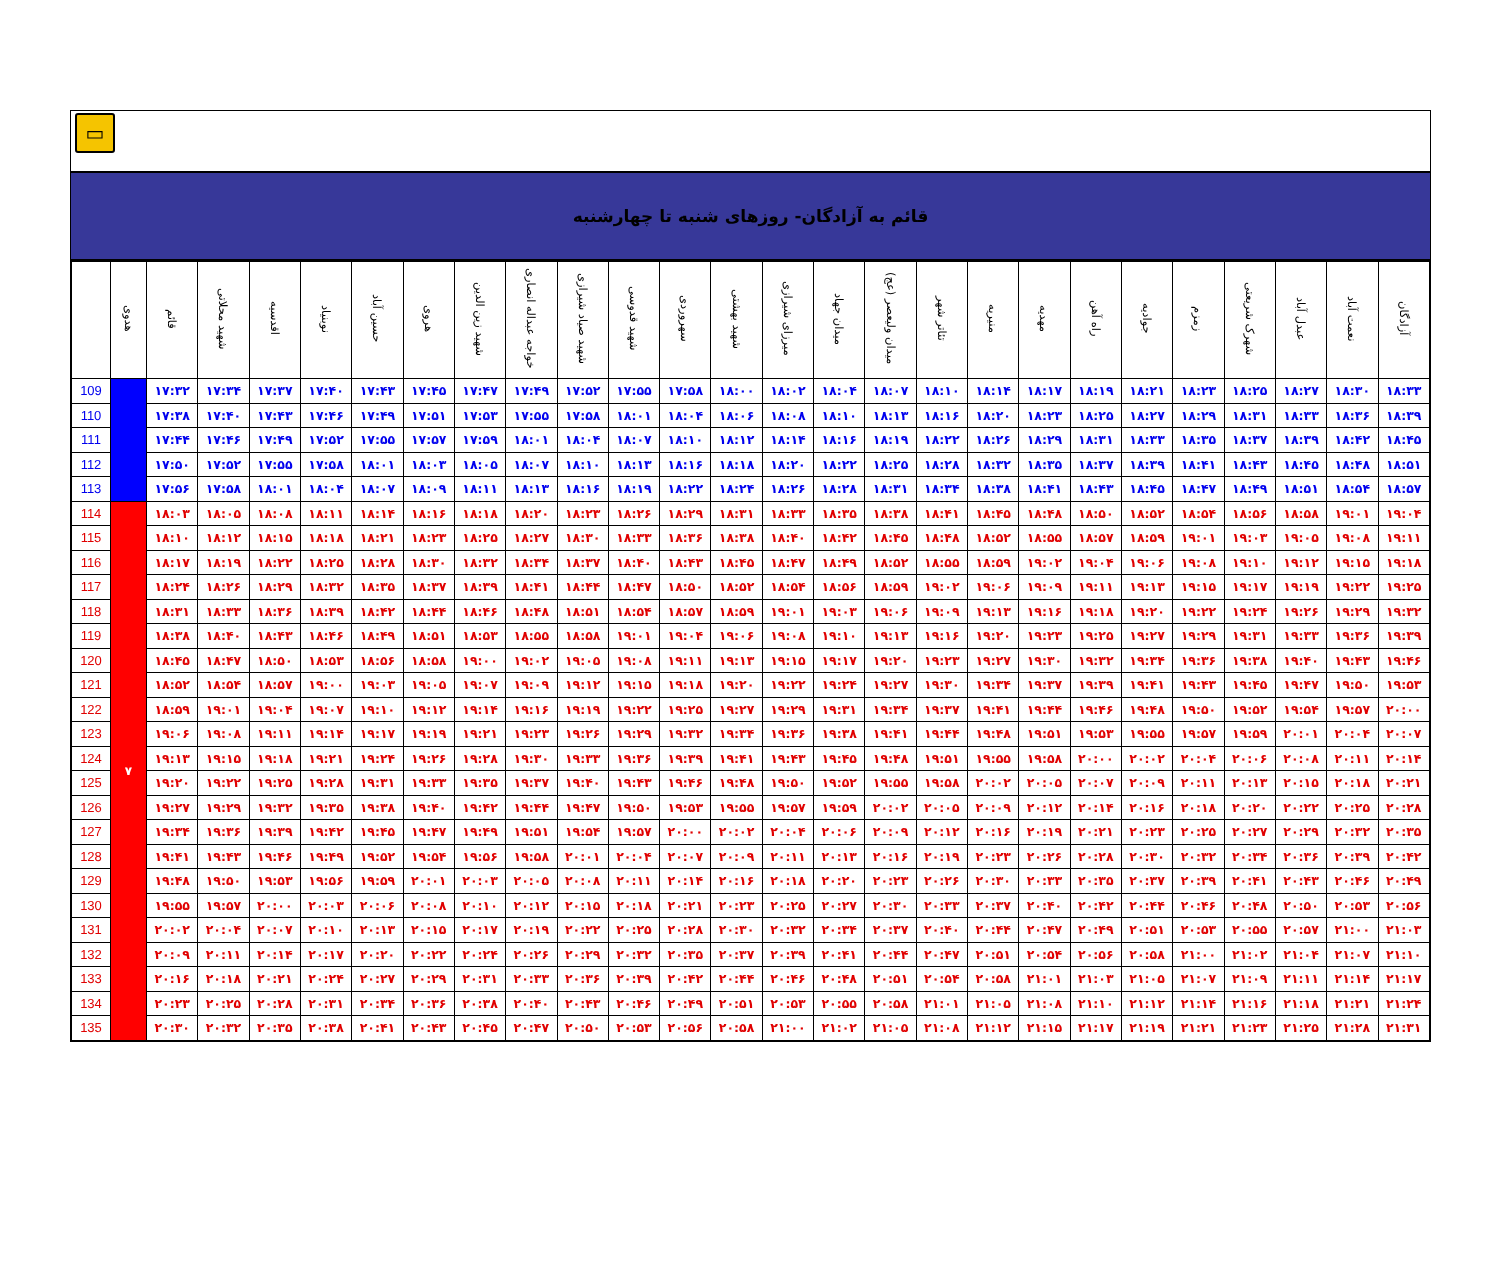▭
قائم به آزادگان- روزهای شنبه تا چهارشنبه
| | هدوی | قائم | شهید محلاتی | اقدسیه | نوبنیاد | حسین آباد | هروی | شهید زین الدین | خواجه عبداله انصاری | شهید صیاد شیرازی | شهید قدوسی | سهروردی | شهید بهشتی | میرزای شیرازی | میدان جهاد | میدان ولیعصر (عج) | تئاتر شهر | منیریه | مهدیه | راه آهن | جوادیه | زمزم | شهرک شریعتی | عبدل آباد | نعمت آباد | آزادگان |
| --- | --- | --- | --- | --- | --- | --- | --- | --- | --- | --- | --- | --- | --- | --- | --- | --- | --- | --- | --- | --- | --- | --- | --- | --- | --- | --- |
| 109 | | ۱۷:۳۲ | ۱۷:۳۴ | ۱۷:۳۷ | ۱۷:۴۰ | ۱۷:۴۳ | ۱۷:۴۵ | ۱۷:۴۷ | ۱۷:۴۹ | ۱۷:۵۲ | ۱۷:۵۵ | ۱۷:۵۸ | ۱۸:۰۰ | ۱۸:۰۲ | ۱۸:۰۴ | ۱۸:۰۷ | ۱۸:۱۰ | ۱۸:۱۴ | ۱۸:۱۷ | ۱۸:۱۹ | ۱۸:۲۱ | ۱۸:۲۳ | ۱۸:۲۵ | ۱۸:۲۷ | ۱۸:۳۰ | ۱۸:۳۳ |
| 110 | | ۱۷:۳۸ | ۱۷:۴۰ | ۱۷:۴۳ | ۱۷:۴۶ | ۱۷:۴۹ | ۱۷:۵۱ | ۱۷:۵۳ | ۱۷:۵۵ | ۱۷:۵۸ | ۱۸:۰۱ | ۱۸:۰۴ | ۱۸:۰۶ | ۱۸:۰۸ | ۱۸:۱۰ | ۱۸:۱۳ | ۱۸:۱۶ | ۱۸:۲۰ | ۱۸:۲۳ | ۱۸:۲۵ | ۱۸:۲۷ | ۱۸:۲۹ | ۱۸:۳۱ | ۱۸:۳۳ | ۱۸:۳۶ | ۱۸:۳۹ |
| 111 | | ۱۷:۴۴ | ۱۷:۴۶ | ۱۷:۴۹ | ۱۷:۵۲ | ۱۷:۵۵ | ۱۷:۵۷ | ۱۷:۵۹ | ۱۸:۰۱ | ۱۸:۰۴ | ۱۸:۰۷ | ۱۸:۱۰ | ۱۸:۱۲ | ۱۸:۱۴ | ۱۸:۱۶ | ۱۸:۱۹ | ۱۸:۲۲ | ۱۸:۲۶ | ۱۸:۲۹ | ۱۸:۳۱ | ۱۸:۳۳ | ۱۸:۳۵ | ۱۸:۳۷ | ۱۸:۳۹ | ۱۸:۴۲ | ۱۸:۴۵ |
| 112 | | ۱۷:۵۰ | ۱۷:۵۲ | ۱۷:۵۵ | ۱۷:۵۸ | ۱۸:۰۱ | ۱۸:۰۳ | ۱۸:۰۵ | ۱۸:۰۷ | ۱۸:۱۰ | ۱۸:۱۳ | ۱۸:۱۶ | ۱۸:۱۸ | ۱۸:۲۰ | ۱۸:۲۲ | ۱۸:۲۵ | ۱۸:۲۸ | ۱۸:۳۲ | ۱۸:۳۵ | ۱۸:۳۷ | ۱۸:۳۹ | ۱۸:۴۱ | ۱۸:۴۳ | ۱۸:۴۵ | ۱۸:۴۸ | ۱۸:۵۱ |
| 113 | | ۱۷:۵۶ | ۱۷:۵۸ | ۱۸:۰۱ | ۱۸:۰۴ | ۱۸:۰۷ | ۱۸:۰۹ | ۱۸:۱۱ | ۱۸:۱۳ | ۱۸:۱۶ | ۱۸:۱۹ | ۱۸:۲۲ | ۱۸:۲۴ | ۱۸:۲۶ | ۱۸:۲۸ | ۱۸:۳۱ | ۱۸:۳۴ | ۱۸:۳۸ | ۱۸:۴۱ | ۱۸:۴۳ | ۱۸:۴۵ | ۱۸:۴۷ | ۱۸:۴۹ | ۱۸:۵۱ | ۱۸:۵۴ | ۱۸:۵۷ |
| 114 | ۷ | ۱۸:۰۳ | ۱۸:۰۵ | ۱۸:۰۸ | ۱۸:۱۱ | ۱۸:۱۴ | ۱۸:۱۶ | ۱۸:۱۸ | ۱۸:۲۰ | ۱۸:۲۳ | ۱۸:۲۶ | ۱۸:۲۹ | ۱۸:۳۱ | ۱۸:۳۳ | ۱۸:۳۵ | ۱۸:۳۸ | ۱۸:۴۱ | ۱۸:۴۵ | ۱۸:۴۸ | ۱۸:۵۰ | ۱۸:۵۲ | ۱۸:۵۴ | ۱۸:۵۶ | ۱۸:۵۸ | ۱۹:۰۱ | ۱۹:۰۴ |
| 115 | | ۱۸:۱۰ | ۱۸:۱۲ | ۱۸:۱۵ | ۱۸:۱۸ | ۱۸:۲۱ | ۱۸:۲۳ | ۱۸:۲۵ | ۱۸:۲۷ | ۱۸:۳۰ | ۱۸:۳۳ | ۱۸:۳۶ | ۱۸:۳۸ | ۱۸:۴۰ | ۱۸:۴۲ | ۱۸:۴۵ | ۱۸:۴۸ | ۱۸:۵۲ | ۱۸:۵۵ | ۱۸:۵۷ | ۱۸:۵۹ | ۱۹:۰۱ | ۱۹:۰۳ | ۱۹:۰۵ | ۱۹:۰۸ | ۱۹:۱۱ |
| 116 | | ۱۸:۱۷ | ۱۸:۱۹ | ۱۸:۲۲ | ۱۸:۲۵ | ۱۸:۲۸ | ۱۸:۳۰ | ۱۸:۳۲ | ۱۸:۳۴ | ۱۸:۳۷ | ۱۸:۴۰ | ۱۸:۴۳ | ۱۸:۴۵ | ۱۸:۴۷ | ۱۸:۴۹ | ۱۸:۵۲ | ۱۸:۵۵ | ۱۸:۵۹ | ۱۹:۰۲ | ۱۹:۰۴ | ۱۹:۰۶ | ۱۹:۰۸ | ۱۹:۱۰ | ۱۹:۱۲ | ۱۹:۱۵ | ۱۹:۱۸ |
| 117 | | ۱۸:۲۴ | ۱۸:۲۶ | ۱۸:۲۹ | ۱۸:۳۲ | ۱۸:۳۵ | ۱۸:۳۷ | ۱۸:۳۹ | ۱۸:۴۱ | ۱۸:۴۴ | ۱۸:۴۷ | ۱۸:۵۰ | ۱۸:۵۲ | ۱۸:۵۴ | ۱۸:۵۶ | ۱۸:۵۹ | ۱۹:۰۲ | ۱۹:۰۶ | ۱۹:۰۹ | ۱۹:۱۱ | ۱۹:۱۳ | ۱۹:۱۵ | ۱۹:۱۷ | ۱۹:۱۹ | ۱۹:۲۲ | ۱۹:۲۵ |
| 118 | | ۱۸:۳۱ | ۱۸:۳۳ | ۱۸:۳۶ | ۱۸:۳۹ | ۱۸:۴۲ | ۱۸:۴۴ | ۱۸:۴۶ | ۱۸:۴۸ | ۱۸:۵۱ | ۱۸:۵۴ | ۱۸:۵۷ | ۱۸:۵۹ | ۱۹:۰۱ | ۱۹:۰۳ | ۱۹:۰۶ | ۱۹:۰۹ | ۱۹:۱۳ | ۱۹:۱۶ | ۱۹:۱۸ | ۱۹:۲۰ | ۱۹:۲۲ | ۱۹:۲۴ | ۱۹:۲۶ | ۱۹:۲۹ | ۱۹:۳۲ |
| 119 | | ۱۸:۳۸ | ۱۸:۴۰ | ۱۸:۴۳ | ۱۸:۴۶ | ۱۸:۴۹ | ۱۸:۵۱ | ۱۸:۵۳ | ۱۸:۵۵ | ۱۸:۵۸ | ۱۹:۰۱ | ۱۹:۰۴ | ۱۹:۰۶ | ۱۹:۰۸ | ۱۹:۱۰ | ۱۹:۱۳ | ۱۹:۱۶ | ۱۹:۲۰ | ۱۹:۲۳ | ۱۹:۲۵ | ۱۹:۲۷ | ۱۹:۲۹ | ۱۹:۳۱ | ۱۹:۳۳ | ۱۹:۳۶ | ۱۹:۳۹ |
| 120 | | ۱۸:۴۵ | ۱۸:۴۷ | ۱۸:۵۰ | ۱۸:۵۳ | ۱۸:۵۶ | ۱۸:۵۸ | ۱۹:۰۰ | ۱۹:۰۲ | ۱۹:۰۵ | ۱۹:۰۸ | ۱۹:۱۱ | ۱۹:۱۳ | ۱۹:۱۵ | ۱۹:۱۷ | ۱۹:۲۰ | ۱۹:۲۳ | ۱۹:۲۷ | ۱۹:۳۰ | ۱۹:۳۲ | ۱۹:۳۴ | ۱۹:۳۶ | ۱۹:۳۸ | ۱۹:۴۰ | ۱۹:۴۳ | ۱۹:۴۶ |
| 121 | | ۱۸:۵۲ | ۱۸:۵۴ | ۱۸:۵۷ | ۱۹:۰۰ | ۱۹:۰۳ | ۱۹:۰۵ | ۱۹:۰۷ | ۱۹:۰۹ | ۱۹:۱۲ | ۱۹:۱۵ | ۱۹:۱۸ | ۱۹:۲۰ | ۱۹:۲۲ | ۱۹:۲۴ | ۱۹:۲۷ | ۱۹:۳۰ | ۱۹:۳۴ | ۱۹:۳۷ | ۱۹:۳۹ | ۱۹:۴۱ | ۱۹:۴۳ | ۱۹:۴۵ | ۱۹:۴۷ | ۱۹:۵۰ | ۱۹:۵۳ |
| 122 | | ۱۸:۵۹ | ۱۹:۰۱ | ۱۹:۰۴ | ۱۹:۰۷ | ۱۹:۱۰ | ۱۹:۱۲ | ۱۹:۱۴ | ۱۹:۱۶ | ۱۹:۱۹ | ۱۹:۲۲ | ۱۹:۲۵ | ۱۹:۲۷ | ۱۹:۲۹ | ۱۹:۳۱ | ۱۹:۳۴ | ۱۹:۳۷ | ۱۹:۴۱ | ۱۹:۴۴ | ۱۹:۴۶ | ۱۹:۴۸ | ۱۹:۵۰ | ۱۹:۵۲ | ۱۹:۵۴ | ۱۹:۵۷ | ۲۰:۰۰ |
| 123 | | ۱۹:۰۶ | ۱۹:۰۸ | ۱۹:۱۱ | ۱۹:۱۴ | ۱۹:۱۷ | ۱۹:۱۹ | ۱۹:۲۱ | ۱۹:۲۳ | ۱۹:۲۶ | ۱۹:۲۹ | ۱۹:۳۲ | ۱۹:۳۴ | ۱۹:۳۶ | ۱۹:۳۸ | ۱۹:۴۱ | ۱۹:۴۴ | ۱۹:۴۸ | ۱۹:۵۱ | ۱۹:۵۳ | ۱۹:۵۵ | ۱۹:۵۷ | ۱۹:۵۹ | ۲۰:۰۱ | ۲۰:۰۴ | ۲۰:۰۷ |
| 124 | | ۱۹:۱۳ | ۱۹:۱۵ | ۱۹:۱۸ | ۱۹:۲۱ | ۱۹:۲۴ | ۱۹:۲۶ | ۱۹:۲۸ | ۱۹:۳۰ | ۱۹:۳۳ | ۱۹:۳۶ | ۱۹:۳۹ | ۱۹:۴۱ | ۱۹:۴۳ | ۱۹:۴۵ | ۱۹:۴۸ | ۱۹:۵۱ | ۱۹:۵۵ | ۱۹:۵۸ | ۲۰:۰۰ | ۲۰:۰۲ | ۲۰:۰۴ | ۲۰:۰۶ | ۲۰:۰۸ | ۲۰:۱۱ | ۲۰:۱۴ |
| 125 | | ۱۹:۲۰ | ۱۹:۲۲ | ۱۹:۲۵ | ۱۹:۲۸ | ۱۹:۳۱ | ۱۹:۳۳ | ۱۹:۳۵ | ۱۹:۳۷ | ۱۹:۴۰ | ۱۹:۴۳ | ۱۹:۴۶ | ۱۹:۴۸ | ۱۹:۵۰ | ۱۹:۵۲ | ۱۹:۵۵ | ۱۹:۵۸ | ۲۰:۰۲ | ۲۰:۰۵ | ۲۰:۰۷ | ۲۰:۰۹ | ۲۰:۱۱ | ۲۰:۱۳ | ۲۰:۱۵ | ۲۰:۱۸ | ۲۰:۲۱ |
| 126 | | ۱۹:۲۷ | ۱۹:۲۹ | ۱۹:۳۲ | ۱۹:۳۵ | ۱۹:۳۸ | ۱۹:۴۰ | ۱۹:۴۲ | ۱۹:۴۴ | ۱۹:۴۷ | ۱۹:۵۰ | ۱۹:۵۳ | ۱۹:۵۵ | ۱۹:۵۷ | ۱۹:۵۹ | ۲۰:۰۲ | ۲۰:۰۵ | ۲۰:۰۹ | ۲۰:۱۲ | ۲۰:۱۴ | ۲۰:۱۶ | ۲۰:۱۸ | ۲۰:۲۰ | ۲۰:۲۲ | ۲۰:۲۵ | ۲۰:۲۸ |
| 127 | | ۱۹:۳۴ | ۱۹:۳۶ | ۱۹:۳۹ | ۱۹:۴۲ | ۱۹:۴۵ | ۱۹:۴۷ | ۱۹:۴۹ | ۱۹:۵۱ | ۱۹:۵۴ | ۱۹:۵۷ | ۲۰:۰۰ | ۲۰:۰۲ | ۲۰:۰۴ | ۲۰:۰۶ | ۲۰:۰۹ | ۲۰:۱۲ | ۲۰:۱۶ | ۲۰:۱۹ | ۲۰:۲۱ | ۲۰:۲۳ | ۲۰:۲۵ | ۲۰:۲۷ | ۲۰:۲۹ | ۲۰:۳۲ | ۲۰:۳۵ |
| 128 | | ۱۹:۴۱ | ۱۹:۴۳ | ۱۹:۴۶ | ۱۹:۴۹ | ۱۹:۵۲ | ۱۹:۵۴ | ۱۹:۵۶ | ۱۹:۵۸ | ۲۰:۰۱ | ۲۰:۰۴ | ۲۰:۰۷ | ۲۰:۰۹ | ۲۰:۱۱ | ۲۰:۱۳ | ۲۰:۱۶ | ۲۰:۱۹ | ۲۰:۲۳ | ۲۰:۲۶ | ۲۰:۲۸ | ۲۰:۳۰ | ۲۰:۳۲ | ۲۰:۳۴ | ۲۰:۳۶ | ۲۰:۳۹ | ۲۰:۴۲ |
| 129 | | ۱۹:۴۸ | ۱۹:۵۰ | ۱۹:۵۳ | ۱۹:۵۶ | ۱۹:۵۹ | ۲۰:۰۱ | ۲۰:۰۳ | ۲۰:۰۵ | ۲۰:۰۸ | ۲۰:۱۱ | ۲۰:۱۴ | ۲۰:۱۶ | ۲۰:۱۸ | ۲۰:۲۰ | ۲۰:۲۳ | ۲۰:۲۶ | ۲۰:۳۰ | ۲۰:۳۳ | ۲۰:۳۵ | ۲۰:۳۷ | ۲۰:۳۹ | ۲۰:۴۱ | ۲۰:۴۳ | ۲۰:۴۶ | ۲۰:۴۹ |
| 130 | | ۱۹:۵۵ | ۱۹:۵۷ | ۲۰:۰۰ | ۲۰:۰۳ | ۲۰:۰۶ | ۲۰:۰۸ | ۲۰:۱۰ | ۲۰:۱۲ | ۲۰:۱۵ | ۲۰:۱۸ | ۲۰:۲۱ | ۲۰:۲۳ | ۲۰:۲۵ | ۲۰:۲۷ | ۲۰:۳۰ | ۲۰:۳۳ | ۲۰:۳۷ | ۲۰:۴۰ | ۲۰:۴۲ | ۲۰:۴۴ | ۲۰:۴۶ | ۲۰:۴۸ | ۲۰:۵۰ | ۲۰:۵۳ | ۲۰:۵۶ |
| 131 | | ۲۰:۰۲ | ۲۰:۰۴ | ۲۰:۰۷ | ۲۰:۱۰ | ۲۰:۱۳ | ۲۰:۱۵ | ۲۰:۱۷ | ۲۰:۱۹ | ۲۰:۲۲ | ۲۰:۲۵ | ۲۰:۲۸ | ۲۰:۳۰ | ۲۰:۳۲ | ۲۰:۳۴ | ۲۰:۳۷ | ۲۰:۴۰ | ۲۰:۴۴ | ۲۰:۴۷ | ۲۰:۴۹ | ۲۰:۵۱ | ۲۰:۵۳ | ۲۰:۵۵ | ۲۰:۵۷ | ۲۱:۰۰ | ۲۱:۰۳ |
| 132 | | ۲۰:۰۹ | ۲۰:۱۱ | ۲۰:۱۴ | ۲۰:۱۷ | ۲۰:۲۰ | ۲۰:۲۲ | ۲۰:۲۴ | ۲۰:۲۶ | ۲۰:۲۹ | ۲۰:۳۲ | ۲۰:۳۵ | ۲۰:۳۷ | ۲۰:۳۹ | ۲۰:۴۱ | ۲۰:۴۴ | ۲۰:۴۷ | ۲۰:۵۱ | ۲۰:۵۴ | ۲۰:۵۶ | ۲۰:۵۸ | ۲۱:۰۰ | ۲۱:۰۲ | ۲۱:۰۴ | ۲۱:۰۷ | ۲۱:۱۰ |
| 133 | | ۲۰:۱۶ | ۲۰:۱۸ | ۲۰:۲۱ | ۲۰:۲۴ | ۲۰:۲۷ | ۲۰:۲۹ | ۲۰:۳۱ | ۲۰:۳۳ | ۲۰:۳۶ | ۲۰:۳۹ | ۲۰:۴۲ | ۲۰:۴۴ | ۲۰:۴۶ | ۲۰:۴۸ | ۲۰:۵۱ | ۲۰:۵۴ | ۲۰:۵۸ | ۲۱:۰۱ | ۲۱:۰۳ | ۲۱:۰۵ | ۲۱:۰۷ | ۲۱:۰۹ | ۲۱:۱۱ | ۲۱:۱۴ | ۲۱:۱۷ |
| 134 | | ۲۰:۲۳ | ۲۰:۲۵ | ۲۰:۲۸ | ۲۰:۳۱ | ۲۰:۳۴ | ۲۰:۳۶ | ۲۰:۳۸ | ۲۰:۴۰ | ۲۰:۴۳ | ۲۰:۴۶ | ۲۰:۴۹ | ۲۰:۵۱ | ۲۰:۵۳ | ۲۰:۵۵ | ۲۰:۵۸ | ۲۱:۰۱ | ۲۱:۰۵ | ۲۱:۰۸ | ۲۱:۱۰ | ۲۱:۱۲ | ۲۱:۱۴ | ۲۱:۱۶ | ۲۱:۱۸ | ۲۱:۲۱ | ۲۱:۲۴ |
| 135 | | ۲۰:۳۰ | ۲۰:۳۲ | ۲۰:۳۵ | ۲۰:۳۸ | ۲۰:۴۱ | ۲۰:۴۳ | ۲۰:۴۵ | ۲۰:۴۷ | ۲۰:۵۰ | ۲۰:۵۳ | ۲۰:۵۶ | ۲۰:۵۸ | ۲۱:۰۰ | ۲۱:۰۲ | ۲۱:۰۵ | ۲۱:۰۸ | ۲۱:۱۲ | ۲۱:۱۵ | ۲۱:۱۷ | ۲۱:۱۹ | ۲۱:۲۱ | ۲۱:۲۳ | ۲۱:۲۵ | ۲۱:۲۸ | ۲۱:۳۱ |